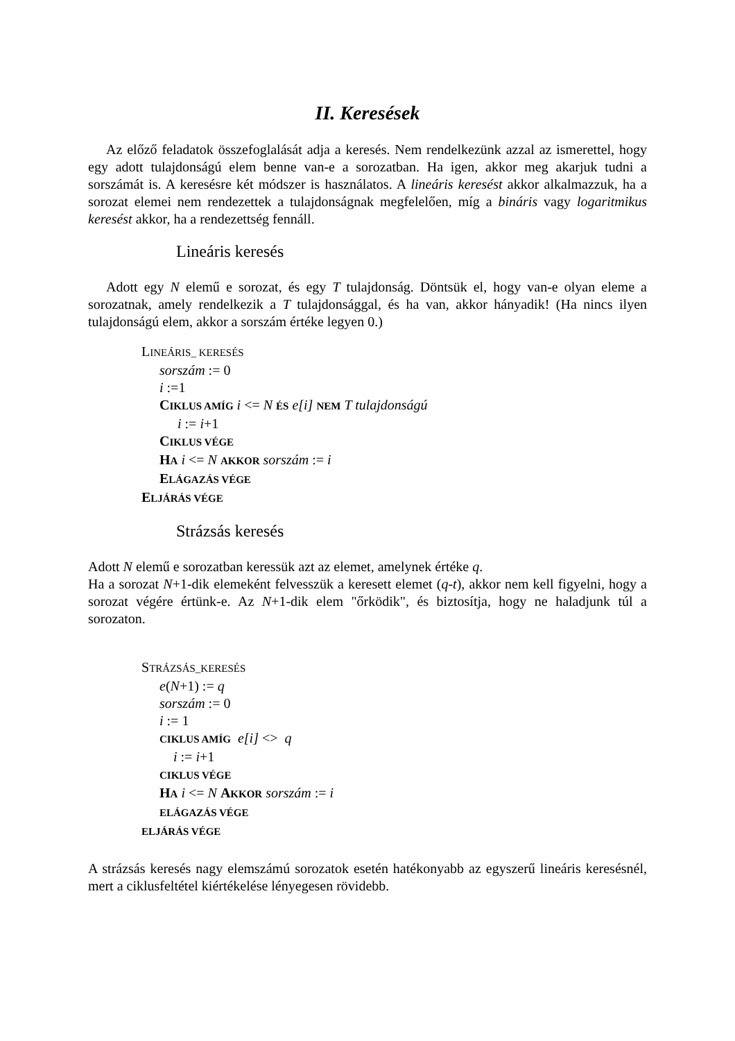II. Keresések
Az előző feladatok összefoglalását adja a keresés. Nem rendelkezünk azzal az ismerettel, hogy egy adott tulajdonságú elem benne van-e a sorozatban. Ha igen, akkor meg akarjuk tudni a sorszámát is. A keresésre két módszer is használatos. A lineáris keresést akkor alkalmazzuk, ha a sorozat elemei nem rendezettek a tulajdonságnak megfelelően, míg a bináris vagy logaritmikus keresést akkor, ha a rendezettség fennáll.
Lineáris keresés
Adott egy N elemű e sorozat, és egy T tulajdonság. Döntsük el, hogy van-e olyan eleme a sorozatnak, amely rendelkezik a T tulajdonsággal, és ha van, akkor hányadik! (Ha nincs ilyen tulajdonságú elem, akkor a sorszám értéke legyen 0.)
LINEÁRIS_ KERESÉS
sorszám := 0
i :=1
CIKLUS AMÍG i <= N ÉS e[i] NEM T tulajdonságú
i := i+1
CIKLUS VÉGE
HA i <= N AKKOR sorszám := i
ELÁGAZÁS VÉGE
ELJÁRÁS VÉGE
Strázsás keresés
Adott N elemű e sorozatban keressük azt az elemet, amelynek értéke q.
Ha a sorozat N+1-dik elemeként felvesszük a keresett elemet (q-t), akkor nem kell figyelni, hogy a sorozat végére értünk-e. Az N+1-dik elem "őrködik", és biztosítja, hogy ne haladjunk túl a sorozaton.
STRÁZSÁS_KERESÉS
e(N+1) := q
sorszám := 0
i := 1
CIKLUS AMÍG e[i] <> q
i := i+1
CIKLUS VÉGE
HA i <= N AKKOR sorszám := i
ELÁGAZÁS VÉGE
ELJÁRÁS VÉGE
A strázsás keresés nagy elemszámú sorozatok esetén hatékonyabb az egyszerű lineáris keresésnél, mert a ciklusfeltétel kiértékelése lényegesen rövidebb.